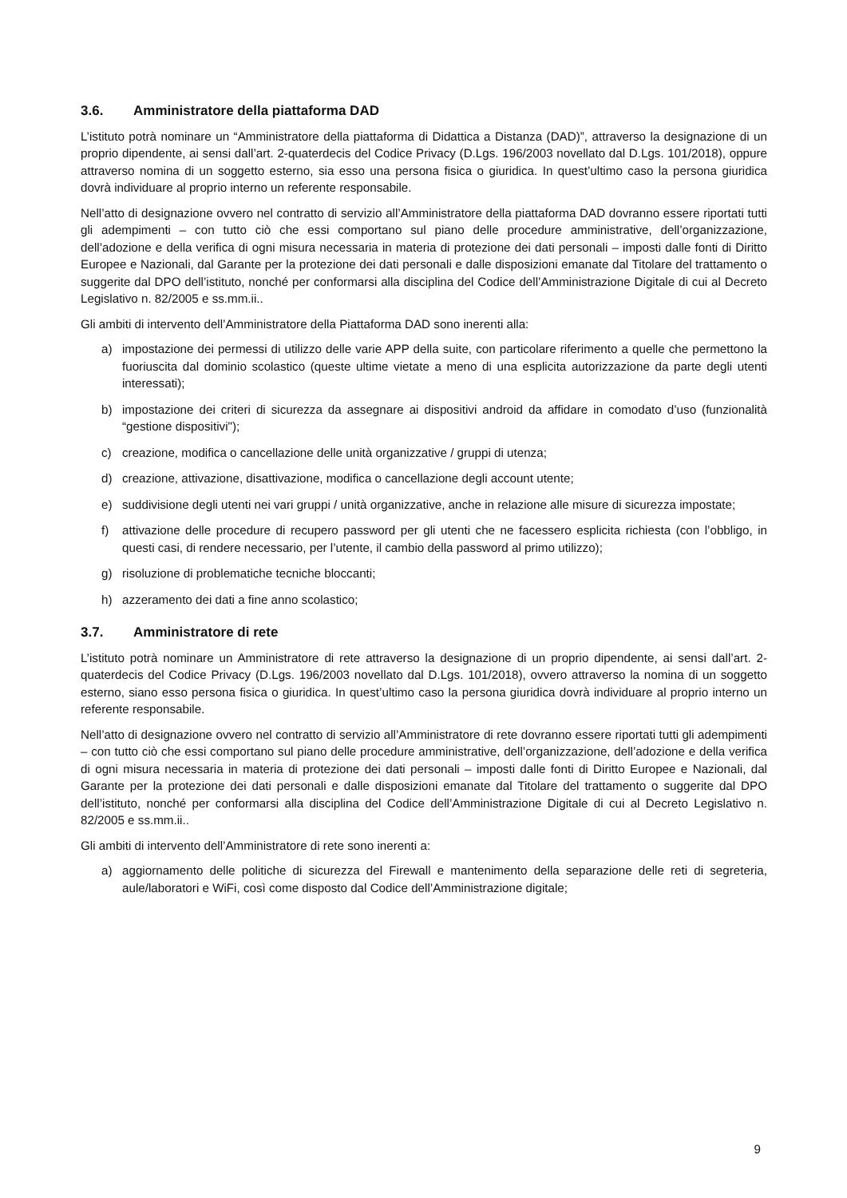3.6. Amministratore della piattaforma DAD
L’istituto potrà nominare un “Amministratore della piattaforma di Didattica a Distanza (DAD)”, attraverso la designazione di un proprio dipendente, ai sensi dall’art. 2-quaterdecis del Codice Privacy (D.Lgs. 196/2003 novellato dal D.Lgs. 101/2018), oppure attraverso nomina di un soggetto esterno, sia esso una persona fisica o giuridica. In quest’ultimo caso la persona giuridica dovrà individuare al proprio interno un referente responsabile.
Nell’atto di designazione ovvero nel contratto di servizio all’Amministratore della piattaforma DAD dovranno essere riportati tutti gli adempimenti – con tutto ciò che essi comportano sul piano delle procedure amministrative, dell’organizzazione, dell’adozione e della verifica di ogni misura necessaria in materia di protezione dei dati personali – imposti dalle fonti di Diritto Europee e Nazionali, dal Garante per la protezione dei dati personali e dalle disposizioni emanate dal Titolare del trattamento o suggerite dal DPO dell’istituto, nonché per conformarsi alla disciplina del Codice dell’Amministrazione Digitale di cui al Decreto Legislativo n. 82/2005 e ss.mm.ii..
Gli ambiti di intervento dell’Amministratore della Piattaforma DAD sono inerenti alla:
a) impostazione dei permessi di utilizzo delle varie APP della suite, con particolare riferimento a quelle che permettono la fuoriuscita dal dominio scolastico (queste ultime vietate a meno di una esplicita autorizzazione da parte degli utenti interessati);
b) impostazione dei criteri di sicurezza da assegnare ai dispositivi android da affidare in comodato d’uso (funzionalità “gestione dispositivi");
c) creazione, modifica o cancellazione delle unità organizzative / gruppi di utenza;
d) creazione, attivazione, disattivazione, modifica o cancellazione degli account utente;
e) suddivisione degli utenti nei vari gruppi / unità organizzative, anche in relazione alle misure di sicurezza impostate;
f) attivazione delle procedure di recupero password per gli utenti che ne facessero esplicita richiesta (con l’obbligo, in questi casi, di rendere necessario, per l’utente, il cambio della password al primo utilizzo);
g) risoluzione di problematiche tecniche bloccanti;
h) azzeramento dei dati a fine anno scolastico;
3.7. Amministratore di rete
L’istituto potrà nominare un Amministratore di rete attraverso la designazione di un proprio dipendente, ai sensi dall’art. 2-quaterdecis del Codice Privacy (D.Lgs. 196/2003 novellato dal D.Lgs. 101/2018), ovvero attraverso la nomina di un soggetto esterno, siano esso persona fisica o giuridica. In quest’ultimo caso la persona giuridica dovrà individuare al proprio interno un referente responsabile.
Nell’atto di designazione ovvero nel contratto di servizio all’Amministratore di rete dovranno essere riportati tutti gli adempimenti – con tutto ciò che essi comportano sul piano delle procedure amministrative, dell’organizzazione, dell’adozione e della verifica di ogni misura necessaria in materia di protezione dei dati personali – imposti dalle fonti di Diritto Europee e Nazionali, dal Garante per la protezione dei dati personali e dalle disposizioni emanate dal Titolare del trattamento o suggerite dal DPO dell’istituto, nonché per conformarsi alla disciplina del Codice dell’Amministrazione Digitale di cui al Decreto Legislativo n. 82/2005 e ss.mm.ii..
Gli ambiti di intervento dell’Amministratore di rete sono inerenti a:
a) aggiornamento delle politiche di sicurezza del Firewall e mantenimento della separazione delle reti di segreteria, aule/laboratori e WiFi, così come disposto dal Codice dell’Amministrazione digitale;
9